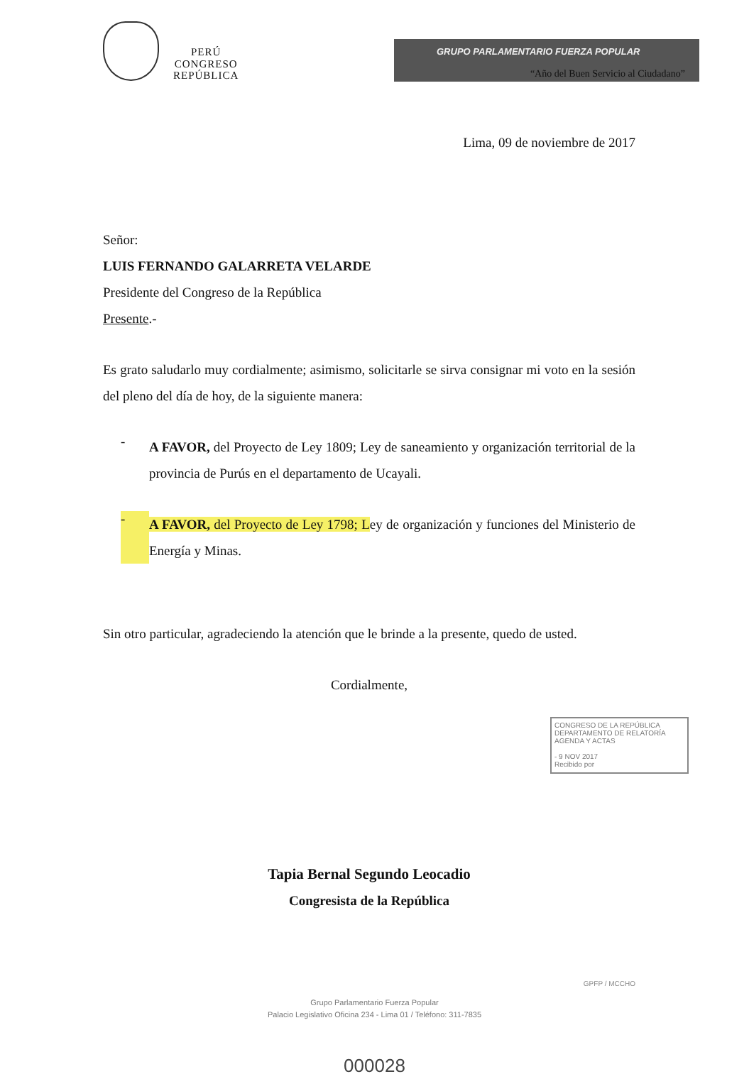PERÚ
CONGRESO
REPÚBLICA
GRUPO PARLAMENTARIO FUERZA POPULAR
“Año del Buen Servicio al Ciudadano”
Lima, 09 de noviembre de 2017
Señor:
LUIS FERNANDO GALARRETA VELARDE
Presidente del Congreso de la República
Presente.-
Es grato saludarlo muy cordialmente; asimismo, solicitarle se sirva consignar mi voto en la sesión del pleno del día de hoy, de la siguiente manera:
-
A FAVOR, del Proyecto de Ley 1809; Ley de saneamiento y organización territorial de la provincia de Purús en el departamento de Ucayali.
-
A FAVOR, del Proyecto de Ley 1798; Ley de organización y funciones del Ministerio de Energía y Minas.
Sin otro particular, agradeciendo la atención que le brinde a la presente, quedo de usted.
Cordialmente,
Tapia Bernal Segundo Leocadio
Congresista de la República
CONGRESO DE LA REPÚBLICA
DEPARTAMENTO DE RELATORÍA AGENDA Y ACTAS
- 9 NOV 2017
Recibido por
GPFP / MCCHO
Grupo Parlamentario Fuerza Popular
Palacio Legislativo Oficina 234 - Lima 01 / Teléfono: 311-7835
000028